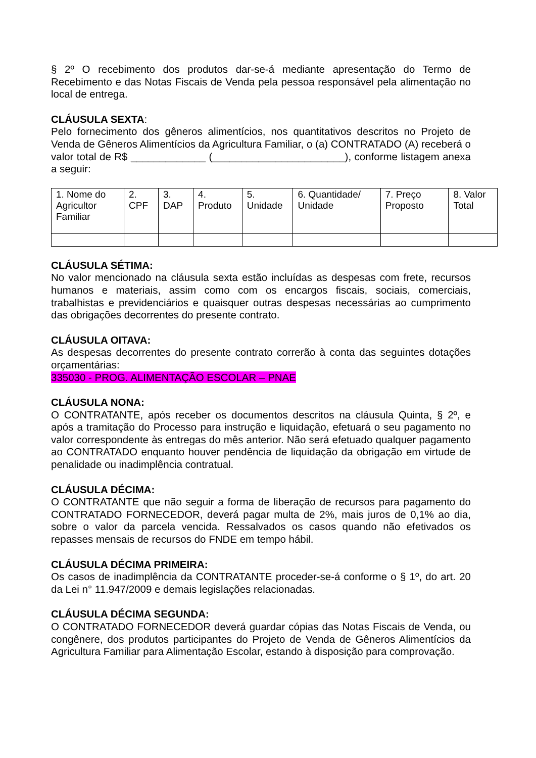§ 2º O recebimento dos produtos dar-se-á mediante apresentação do Termo de Recebimento e das Notas Fiscais de Venda pela pessoa responsável pela alimentação no local de entrega.
CLÁUSULA SEXTA:
Pelo fornecimento dos gêneros alimentícios, nos quantitativos descritos no Projeto de Venda de Gêneros Alimentícios da Agricultura Familiar, o (a) CONTRATADO (A) receberá o valor total de R$ _____________ (_______________________), conforme listagem anexa a seguir:
| 1. Nome do Agricultor Familiar | 2. CPF | 3. DAP | 4. Produto | 5. Unidade | 6. Quantidade/ Unidade | 7. Preço Proposto | 8. Valor Total |
CLÁUSULA SÉTIMA:
No valor mencionado na cláusula sexta estão incluídas as despesas com frete, recursos humanos e materiais, assim como com os encargos fiscais, sociais, comerciais, trabalhistas e previdenciários e quaisquer outras despesas necessárias ao cumprimento das obrigações decorrentes do presente contrato.
CLÁUSULA OITAVA:
As despesas decorrentes do presente contrato correrão à conta das seguintes dotações orçamentárias:
335030 - PROG. ALIMENTAÇÃO ESCOLAR – PNAE
CLÁUSULA NONA:
O CONTRATANTE, após receber os documentos descritos na cláusula Quinta, § 2º, e após a tramitação do Processo para instrução e liquidação, efetuará o seu pagamento no valor correspondente às entregas do mês anterior. Não será efetuado qualquer pagamento ao CONTRATADO enquanto houver pendência de liquidação da obrigação em virtude de penalidade ou inadimplência contratual.
CLÁUSULA DÉCIMA:
O CONTRATANTE que não seguir a forma de liberação de recursos para pagamento do CONTRATADO FORNECEDOR, deverá pagar multa de 2%, mais juros de 0,1% ao dia, sobre o valor da parcela vencida. Ressalvados os casos quando não efetivados os repasses mensais de recursos do FNDE em tempo hábil.
CLÁUSULA DÉCIMA PRIMEIRA:
Os casos de inadimplência da CONTRATANTE proceder-se-á conforme o § 1º, do art. 20 da Lei n° 11.947/2009 e demais legislações relacionadas.
CLÁUSULA DÉCIMA SEGUNDA:
O CONTRATADO FORNECEDOR deverá guardar cópias das Notas Fiscais de Venda, ou congênere, dos produtos participantes do Projeto de Venda de Gêneros Alimentícios da Agricultura Familiar para Alimentação Escolar, estando à disposição para comprovação.